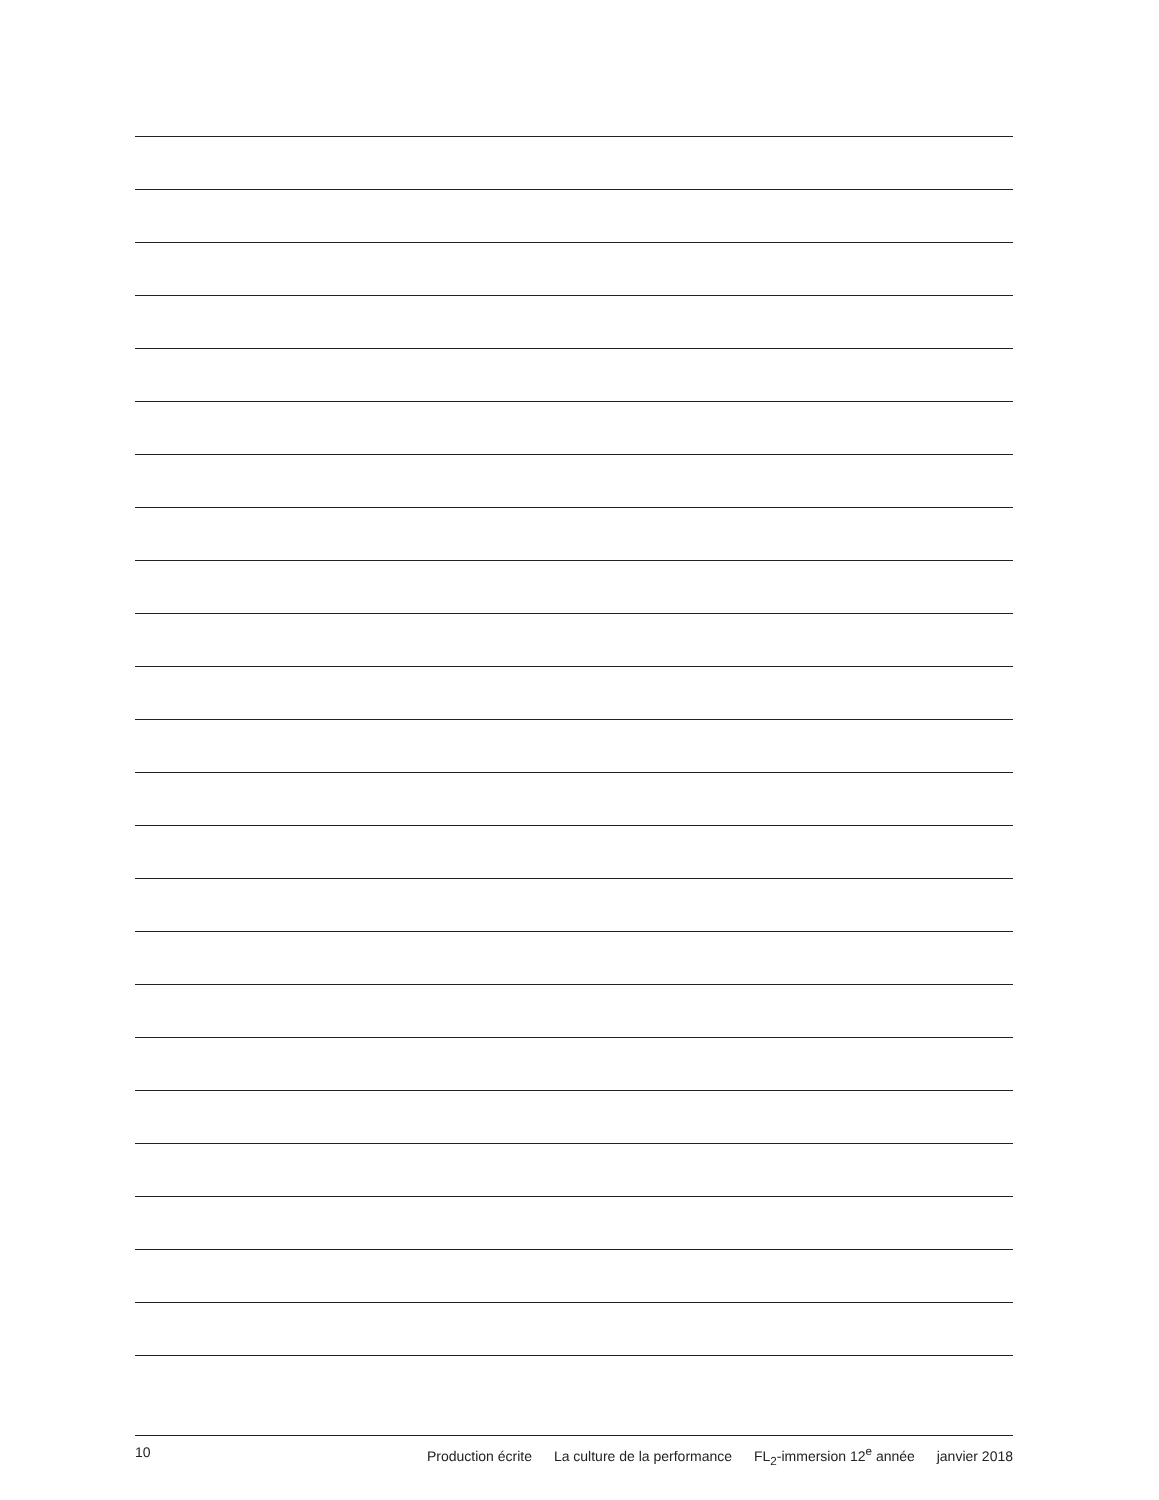10 Production écrite La culture de la performance FL<sub>2</sub>-immersion 12<sup>e</sup> année janvier 2018